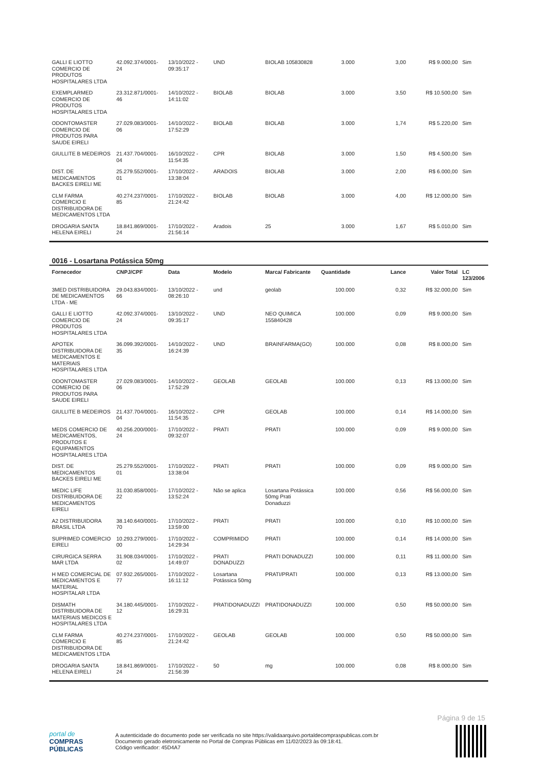| GALLI E LIOTTO COMERCIO DE PRODUTOS HOSPITALARES LTDA | 42.092.374/0001-24 | 13/10/2022 - 09:35:17 | UND | BIOLAB 105830828 | 3.000 | 3,00 | R$ 9.000,00 | Sim |
| EXEMPLARMED COMERCIO DE PRODUTOS HOSPITALARES LTDA | 23.312.871/0001-46 | 14/10/2022 - 14:11:02 | BIOLAB | BIOLAB | 3.000 | 3,50 | R$ 10.500,00 | Sim |
| ODONTOMASTER COMERCIO DE PRODUTOS PARA SAUDE EIRELI | 27.029.083/0001-06 | 14/10/2022 - 17:52:29 | BIOLAB | BIOLAB | 3.000 | 1,74 | R$ 5.220,00 | Sim |
| GIULLITE B MEDEIROS | 21.437.704/0001-04 | 16/10/2022 - 11:54:35 | CPR | BIOLAB | 3.000 | 1,50 | R$ 4.500,00 | Sim |
| DIST. DE MEDICAMENTOS BACKES EIRELI ME | 25.279.552/0001-01 | 17/10/2022 - 13:38:04 | ARADOIS | BIOLAB | 3.000 | 2,00 | R$ 6.000,00 | Sim |
| CLM FARMA COMERCIO E DISTRIBUIDORA DE MEDICAMENTOS LTDA | 40.274.237/0001-85 | 17/10/2022 - 21:24:42 | BIOLAB | BIOLAB | 3.000 | 4,00 | R$ 12.000,00 | Sim |
| DROGARIA SANTA HELENA EIRELI | 18.841.869/0001-24 | 17/10/2022 - 21:56:14 | Aradois | 25 | 3.000 | 1,67 | R$ 5.010,00 | Sim |
0016 - Losartana Potássica 50mg
| Fornecedor | CNPJ/CPF | Data | Modelo | Marca/ Fabricante | Quantidade | Lance | Valor Total | LC 123/2006 |
| --- | --- | --- | --- | --- | --- | --- | --- | --- |
| 3MED DISTRIBUIDORA DE MEDICAMENTOS LTDA - ME | 29.043.834/0001-66 | 13/10/2022 - 08:26:10 | und | geolab | 100.000 | 0,32 | R$ 32.000,00 | Sim |
| GALLI E LIOTTO COMERCIO DE PRODUTOS HOSPITALARES LTDA | 42.092.374/0001-24 | 13/10/2022 - 09:35:17 | UND | NEO QUIMICA 155840428 | 100.000 | 0,09 | R$ 9.000,00 | Sim |
| APOTEK DISTRIBUIDORA DE MEDICAMENTOS E MATERIAIS HOSPITALARES LTDA | 36.099.392/0001-35 | 14/10/2022 - 16:24:39 | UND | BRAINFARMA(GO) | 100.000 | 0,08 | R$ 8.000,00 | Sim |
| ODONTOMASTER COMERCIO DE PRODUTOS PARA SAUDE EIRELI | 27.029.083/0001-06 | 14/10/2022 - 17:52:29 | GEOLAB | GEOLAB | 100.000 | 0,13 | R$ 13.000,00 | Sim |
| GIULLITE B MEDEIROS | 21.437.704/0001-04 | 16/10/2022 - 11:54:35 | CPR | GEOLAB | 100.000 | 0,14 | R$ 14.000,00 | Sim |
| MEDS COMERCIO DE MEDICAMENTOS, PRODUTOS E EQUIPAMENTOS HOSPITALARES LTDA | 40.256.200/0001-24 | 17/10/2022 - 09:32:07 | PRATI | PRATI | 100.000 | 0,09 | R$ 9.000,00 | Sim |
| DIST. DE MEDICAMENTOS BACKES EIRELI ME | 25.279.552/0001-01 | 17/10/2022 - 13:38:04 | PRATI | PRATI | 100.000 | 0,09 | R$ 9.000,00 | Sim |
| MEDIC LIFE DISTRIBUIDORA DE MEDICAMENTOS EIRELI | 31.030.858/0001-22 | 17/10/2022 - 13:52:24 | Não se aplica | Losartana Potássica 50mg Prati Donaduzzi | 100.000 | 0,56 | R$ 56.000,00 | Sim |
| A2 DISTRIBUIDORA BRASIL LTDA | 38.140.640/0001-70 | 17/10/2022 - 13:59:00 | PRATI | PRATI | 100.000 | 0,10 | R$ 10.000,00 | Sim |
| SUPRIMED COMERCIO EIRELI | 10.293.279/0001-00 | 17/10/2022 - 14:29:34 | COMPRIMIDO | PRATI | 100.000 | 0,14 | R$ 14.000,00 | Sim |
| CIRURGICA SERRA MAR LTDA | 31.908.034/0001-02 | 17/10/2022 - 14:49:07 | PRATI DONADUZZI | PRATI DONADUZZI | 100.000 | 0,11 | R$ 11.000,00 | Sim |
| H MED COMERCIAL DE MEDICAMENTOS E MATERIAL HOSPITALAR LTDA | 07.932.265/0001-77 | 17/10/2022 - 16:11:12 | Losartana Potássica 50mg | PRATI/PRATI | 100.000 | 0,13 | R$ 13.000,00 | Sim |
| DISMATH DISTRIBUIDORA DE MATERIAIS MEDICOS E HOSPITALARES LTDA | 34.180.445/0001-12 | 17/10/2022 - 16:29:31 | PRATIDONADUZZI | PRATIDONADUZZI | 100.000 | 0,50 | R$ 50.000,00 | Sim |
| CLM FARMA COMERCIO E DISTRIBUIDORA DE MEDICAMENTOS LTDA | 40.274.237/0001-85 | 17/10/2022 - 21:24:42 | GEOLAB | GEOLAB | 100.000 | 0,50 | R$ 50.000,00 | Sim |
| DROGARIA SANTA HELENA EIRELI | 18.841.869/0001-24 | 17/10/2022 - 21:56:39 | 50 | mg | 100.000 | 0,08 | R$ 8.000,00 | Sim |
Página 9 de 15
portal de
COMPRAS
PÚBLICAS
A autenticidade do documento pode ser verificada no site https://validaarquivo.portaldecompraspublicas.com.br
Documento gerado eletronicamente no Portal de Compras Públicas em 11/02/2023 às 09:18:41.
Código verificador: 45D4A7